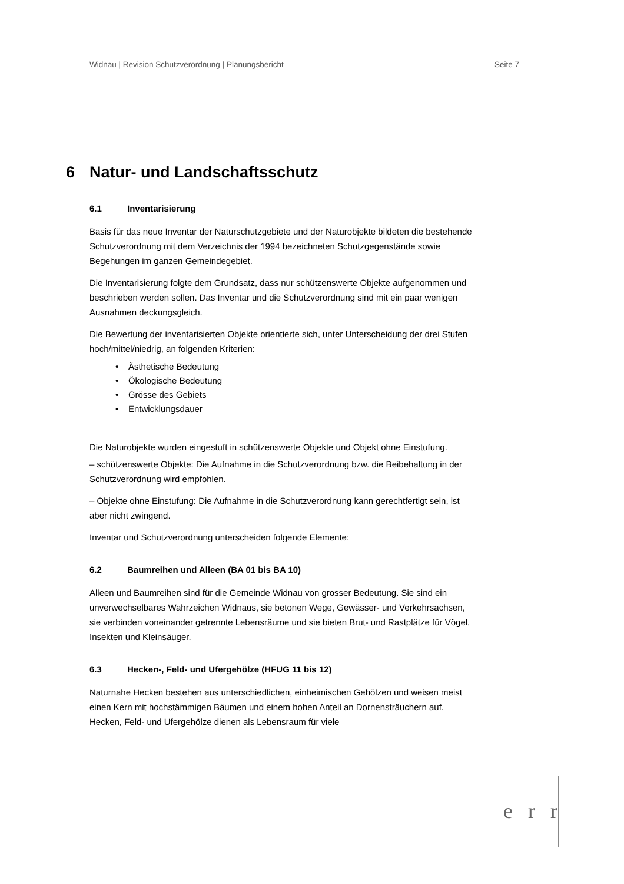Widnau | Revision Schutzverordnung | Planungsbericht Seite 7
6 Natur- und Landschaftsschutz
6.1 Inventarisierung
Basis für das neue Inventar der Naturschutzgebiete und der Naturobjekte bildeten die bestehende Schutzverordnung mit dem Verzeichnis der 1994 bezeichneten Schutzgegenstände sowie Begehungen im ganzen Gemeindegebiet.
Die Inventarisierung folgte dem Grundsatz, dass nur schützenswerte Objekte aufgenommen und beschrieben werden sollen. Das Inventar und die Schutzverordnung sind mit ein paar wenigen Ausnahmen deckungsgleich.
Die Bewertung der inventarisierten Objekte orientierte sich, unter Unterscheidung der drei Stufen hoch/mittel/niedrig, an folgenden Kriterien:
• Ästhetische Bedeutung
• Ökologische Bedeutung
• Grösse des Gebiets
• Entwicklungsdauer
Die Naturobjekte wurden eingestuft in schützenswerte Objekte und Objekt ohne Einstufung.
– schützenswerte Objekte: Die Aufnahme in die Schutzverordnung bzw. die Beibehaltung in der Schutzverordnung wird empfohlen.
– Objekte ohne Einstufung: Die Aufnahme in die Schutzverordnung kann gerechtfertigt sein, ist aber nicht zwingend.
Inventar und Schutzverordnung unterscheiden folgende Elemente:
6.2 Baumreihen und Alleen (BA 01 bis BA 10)
Alleen und Baumreihen sind für die Gemeinde Widnau von grosser Bedeutung. Sie sind ein unverwechselbares Wahrzeichen Widnaus, sie betonen Wege, Gewässer- und Verkehrsachsen, sie verbinden voneinander getrennte Lebensräume und sie bieten Brut- und Rastplätze für Vögel, Insekten und Kleinsäuger.
6.3 Hecken-, Feld- und Ufergehölze (HFUG 11 bis 12)
Naturnahe Hecken bestehen aus unterschiedlichen, einheimischen Gehölzen und weisen meist einen Kern mit hochstämmigen Bäumen und einem hohen Anteil an Dornensträuchern auf. Hecken, Feld- und Ufergehölze dienen als Lebensraum für viele
err